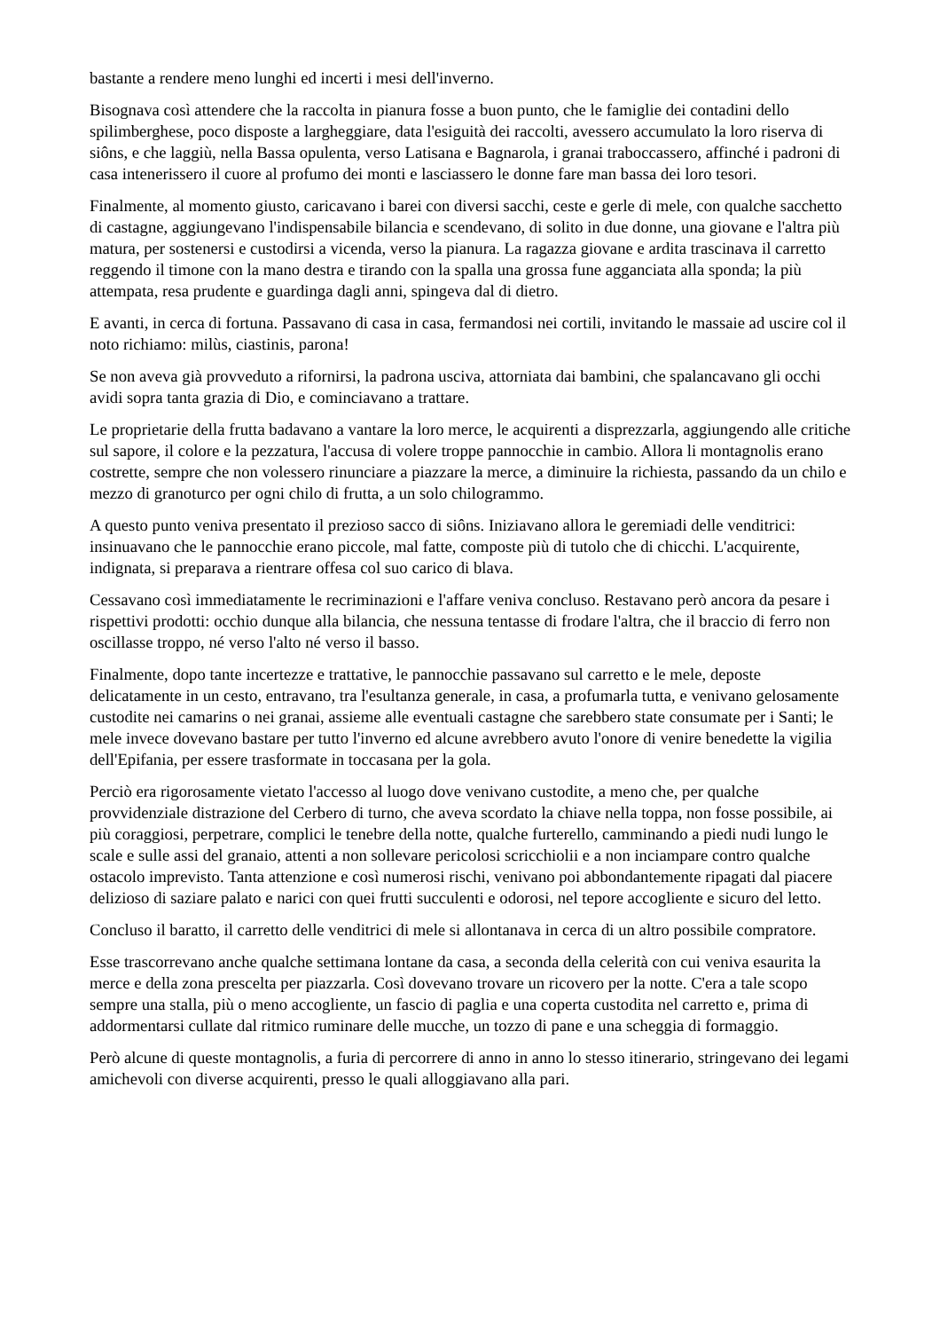bastante a rendere meno lunghi ed incerti i mesi dell'inverno.
Bisognava così attendere che la raccolta in pianura fosse a buon punto, che le famiglie dei contadini dello spilimberghese, poco disposte a largheggiare, data l'esiguità dei raccolti, avessero accumulato la loro riserva di siôns, e che laggiù, nella Bassa opulenta, verso Latisana e Bagnarola, i granai traboccassero, affinché i padroni di casa intenerissero il cuore al profumo dei monti e lasciassero le donne fare man bassa dei loro tesori.
Finalmente, al momento giusto, caricavano i barei con diversi sacchi, ceste e gerle di mele, con qualche sacchetto di castagne, aggiungevano l'indispensabile bilancia e scendevano, di solito in due donne, una giovane e l'altra più matura, per sostenersi e custodirsi a vicenda, verso la pianura. La ragazza giovane e ardita trascinava il carretto reggendo il timone con la mano destra e tirando con la spalla una grossa fune agganciata alla sponda; la più attempata, resa prudente e guardinga dagli anni, spingeva dal di dietro.
E avanti, in cerca di fortuna. Passavano di casa in casa, fermandosi nei cortili, invitando le massaie ad uscire col il noto richiamo: milùs, ciastinis, parona!
Se non aveva già provveduto a rifornirsi, la padrona usciva, attorniata dai bambini, che spalancavano gli occhi avidi sopra tanta grazia di Dio, e cominciavano a trattare.
Le proprietarie della frutta badavano a vantare la loro merce, le acquirenti a disprezzarla, aggiungendo alle critiche sul sapore, il colore e la pezzatura, l'accusa di volere troppe pannocchie in cambio. Allora li montagnolis erano costrette, sempre che non volessero rinunciare a piazzare la merce, a diminuire la richiesta, passando da un chilo e mezzo di granoturco per ogni chilo di frutta, a un solo chilogrammo.
A questo punto veniva presentato il prezioso sacco di siôns. Iniziavano allora le geremiadi delle venditrici: insinuavano che le pannocchie erano piccole, mal fatte, composte più di tutolo che di chicchi. L'acquirente, indignata, si preparava a rientrare offesa col suo carico di blava.
Cessavano così immediatamente le recriminazioni e l'affare veniva concluso. Restavano però ancora da pesare i rispettivi prodotti: occhio dunque alla bilancia, che nessuna tentasse di frodare l'altra, che il braccio di ferro non oscillasse troppo, né verso l'alto né verso il basso.
Finalmente, dopo tante incertezze e trattative, le pannocchie passavano sul carretto e le mele, deposte delicatamente in un cesto, entravano, tra l'esultanza generale, in casa, a profumarla tutta, e venivano gelosamente custodite nei camarins o nei granai, assieme alle eventuali castagne che sarebbero state consumate per i Santi; le mele invece dovevano bastare per tutto l'inverno ed alcune avrebbero avuto l'onore di venire benedette la vigilia dell'Epifania, per essere trasformate in toccasana per la gola.
Perciò era rigorosamente vietato l'accesso al luogo dove venivano custodite, a meno che, per qualche provvidenziale distrazione del Cerbero di turno, che aveva scordato la chiave nella toppa, non fosse possibile, ai più coraggiosi, perpetrare, complici le tenebre della notte, qualche furterello, camminando a piedi nudi lungo le scale e sulle assi del granaio, attenti a non sollevare pericolosi scricchiolii e a non inciampare contro qualche ostacolo imprevisto. Tanta attenzione e così numerosi rischi, venivano poi abbondantemente ripagati dal piacere delizioso di saziare palato e narici con quei frutti succulenti e odorosi, nel tepore accogliente e sicuro del letto.
Concluso il baratto, il carretto delle venditrici di mele si allontanava in cerca di un altro possibile compratore.
Esse trascorrevano anche qualche settimana lontane da casa, a seconda della celerità con cui veniva esaurita la merce e della zona prescelta per piazzarla. Così dovevano trovare un ricovero per la notte. C'era a tale scopo sempre una stalla, più o meno accogliente, un fascio di paglia e una coperta custodita nel carretto e, prima di addormentarsi cullate dal ritmico ruminare delle mucche, un tozzo di pane e una scheggia di formaggio.
Però alcune di queste montagnolis, a furia di percorrere di anno in anno lo stesso itinerario, stringevano dei legami amichevoli con diverse acquirenti, presso le quali alloggiavano alla pari.